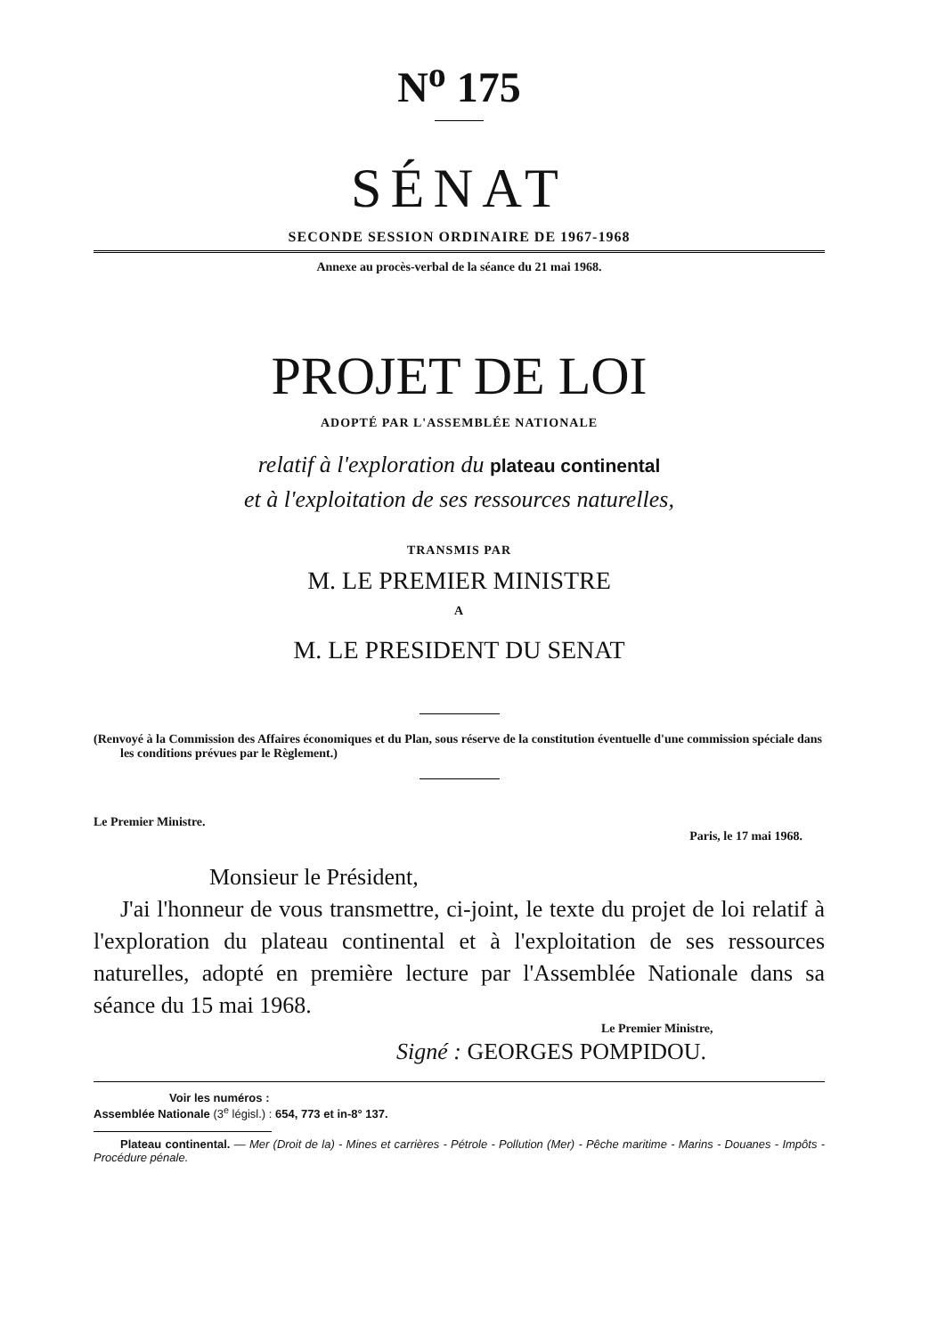N<sup>o</sup> 175
SÉNAT
SECONDE SESSION ORDINAIRE DE 1967-1968
Annexe au procès-verbal de la séance du 21 mai 1968.
PROJET DE LOI
ADOPTÉ PAR L'ASSEMBLÉE NATIONALE
relatif à l'exploration du plateau continental
et à l'exploitation de ses ressources naturelles,
TRANSMIS PAR
M. LE PREMIER MINISTRE
A
M. LE PRESIDENT DU SENAT
(Renvoyé à la Commission des Affaires économiques et du Plan, sous réserve de la constitution éventuelle d'une commission spéciale dans les conditions prévues par le Règlement.)
Le Premier Ministre.
Paris, le 17 mai 1968.
Monsieur le Président,
J'ai l'honneur de vous transmettre, ci-joint, le texte du projet de loi relatif à l'exploration du plateau continental et à l'exploitation de ses ressources naturelles, adopté en première lecture par l'Assemblée Nationale dans sa séance du 15 mai 1968.
Le Premier Ministre,
Signé : GEORGES POMPIDOU.
Voir les numéros :
Assemblée Nationale (3<sup>e</sup> législ.) : 654, 773 et in-8° 137.
Plateau continental. — Mer (Droit de la) - Mines et carrières - Pétrole - Pollution (Mer) - Pêche maritime - Marins - Douanes - Impôts - Procédure pénale.